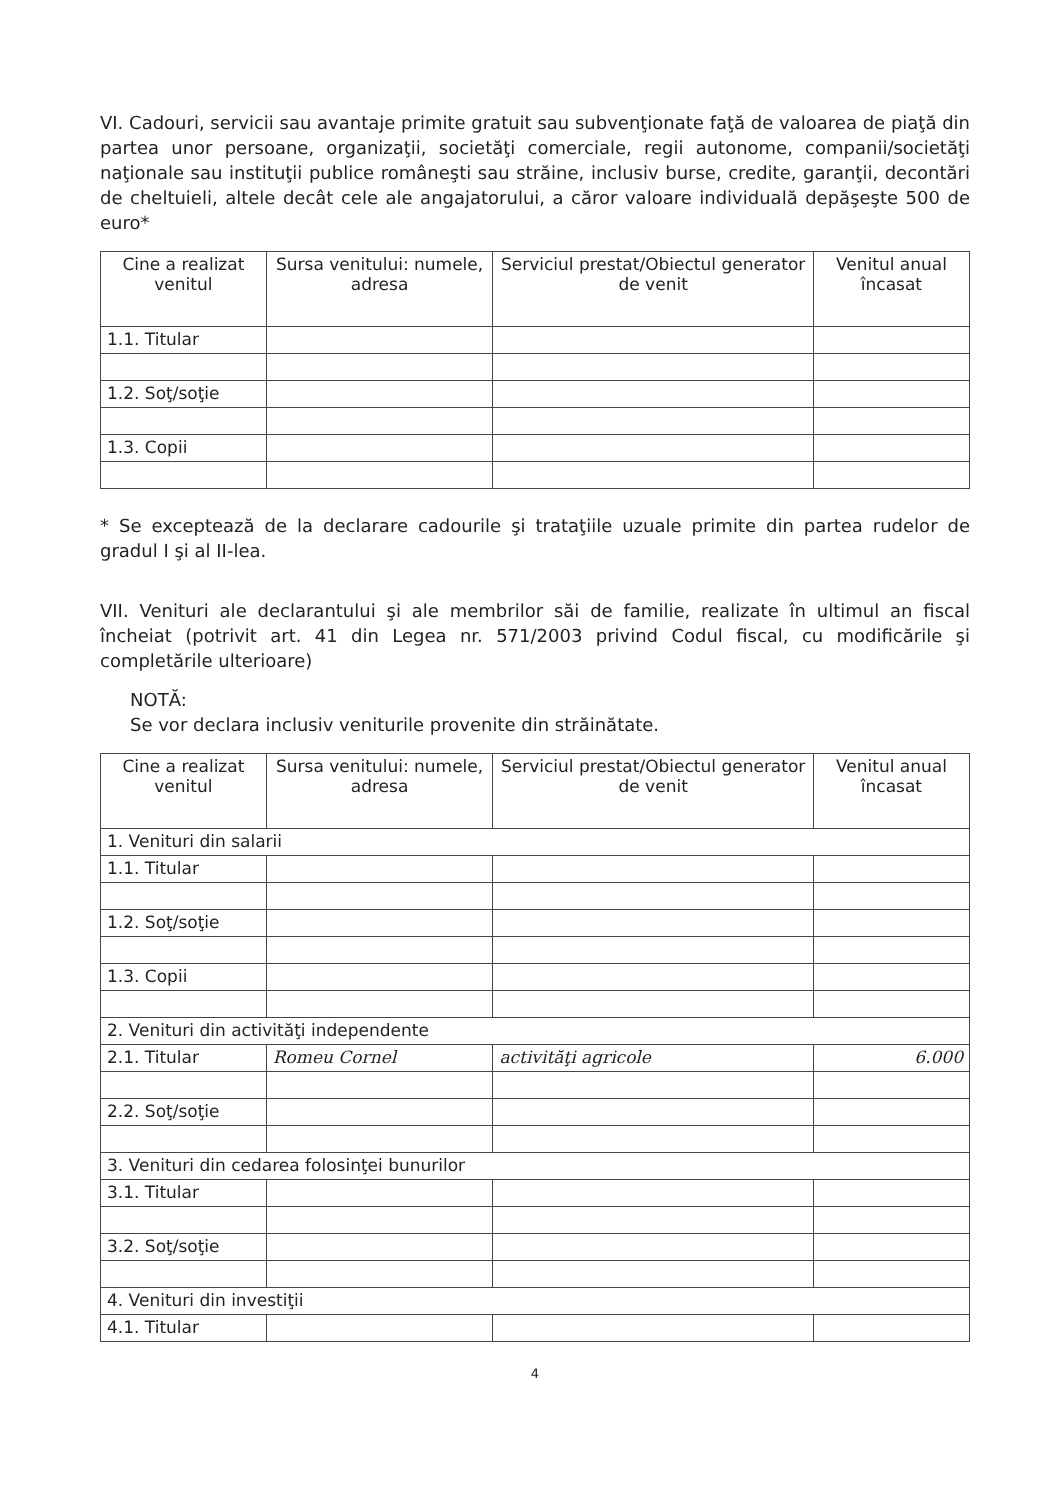VI. Cadouri, servicii sau avantaje primite gratuit sau subvenţionate faţă de valoarea de piaţă din partea unor persoane, organizaţii, societăţi comerciale, regii autonome, companii/societăţi naţionale sau instituţii publice româneşti sau străine, inclusiv burse, credite, garanţii, decontări de cheltuieli, altele decât cele ale angajatorului, a căror valoare individuală depăşeşte 500 de euro*
| Cine a realizat venitul | Sursa venitului: numele, adresa | Serviciul prestat/Obiectul generator de venit | Venitul anual încasat |
| --- | --- | --- | --- |
| 1.1. Titular | | | |
| 1.2. Soţ/soţie | | | |
| 1.3. Copii | | | |
* Se exceptează de la declarare cadourile şi trataţiile uzuale primite din partea rudelor de gradul I şi al II-lea.
VII. Venituri ale declarantului şi ale membrilor săi de familie, realizate în ultimul an fiscal încheiat (potrivit art. 41 din Legea nr. 571/2003 privind Codul fiscal, cu modificările şi completările ulterioare)
NOTĂ:
Se vor declara inclusiv veniturile provenite din străinătate.
| Cine a realizat venitul | Sursa venitului: numele, adresa | Serviciul prestat/Obiectul generator de venit | Venitul anual încasat |
| --- | --- | --- | --- |
| 1. Venituri din salarii | | | |
| 1.1. Titular | | | |
| 1.2. Soţ/soţie | | | |
| 1.3. Copii | | | |
| 2. Venituri din activităţi independente | | | |
| 2.1. Titular | Romeu Cornel | activităţi agricole | 6.000 |
| 2.2. Soţ/soţie | | | |
| 3. Venituri din cedarea folosinţei bunurilor | | | |
| 3.1. Titular | | | |
| 3.2. Soţ/soţie | | | |
| 4. Venituri din investiţii | | | |
| 4.1. Titular | | | |
4